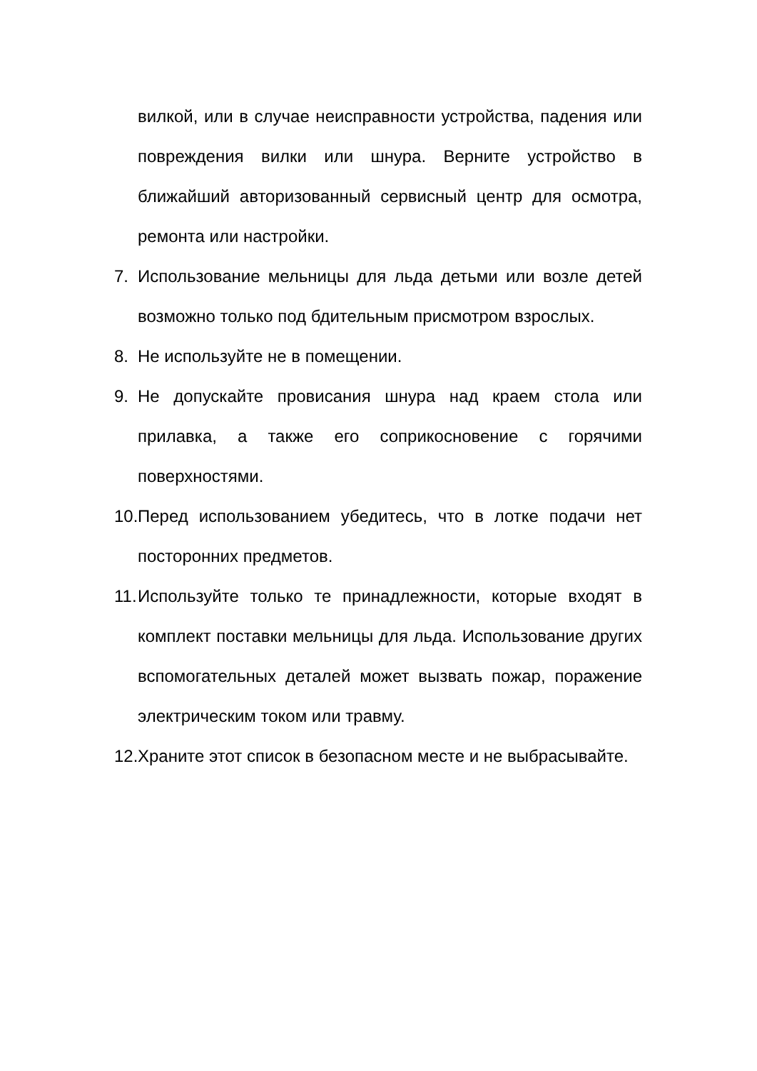вилкой, или в случае неисправности устройства, падения или повреждения вилки или шнура. Верните устройство в ближайший авторизованный сервисный центр для осмотра, ремонта или настройки.
7. Использование мельницы для льда детьми или возле детей возможно только под бдительным присмотром взрослых.
8. Не используйте не в помещении.
9. Не допускайте провисания шнура над краем стола или прилавка, а также его соприкосновение с горячими поверхностями.
10. Перед использованием убедитесь, что в лотке подачи нет посторонних предметов.
11. Используйте только те принадлежности, которые входят в комплект поставки мельницы для льда. Использование других вспомогательных деталей может вызвать пожар, поражение электрическим током или травму.
12. Храните этот список в безопасном месте и не выбрасывайте.